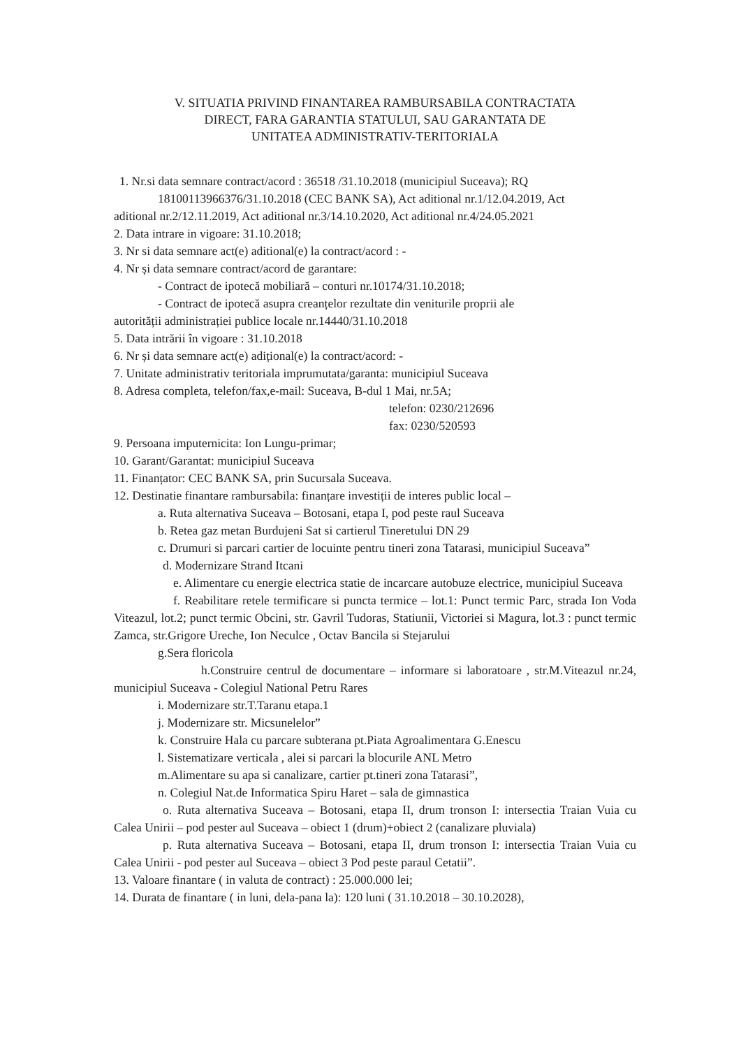V. SITUATIA PRIVIND FINANTAREA RAMBURSABILA CONTRACTATA
DIRECT, FARA GARANTIA STATULUI, SAU GARANTATA DE
UNITATEA ADMINISTRATIV-TERITORIALA
1. Nr.si data semnare contract/acord : 36518 /31.10.2018 (municipiul Suceava); RQ
18100113966376/31.10.2018 (CEC BANK SA), Act aditional nr.1/12.04.2019, Act
aditional nr.2/12.11.2019, Act aditional nr.3/14.10.2020, Act aditional nr.4/24.05.2021
2. Data intrare in vigoare: 31.10.2018;
3. Nr si data semnare act(e) aditional(e) la contract/acord : -
4. Nr și data semnare contract/acord de garantare:
- Contract de ipotecă mobiliară – conturi nr.10174/31.10.2018;
- Contract de ipotecă asupra creanțelor rezultate din veniturile proprii ale
autorității administrației publice locale nr.14440/31.10.2018
5. Data intrării în vigoare : 31.10.2018
6. Nr și data semnare act(e) adițional(e) la contract/acord: -
7. Unitate administrativ teritoriala imprumutata/garanta: municipiul Suceava
8. Adresa completa, telefon/fax,e-mail: Suceava, B-dul 1 Mai, nr.5A;
telefon: 0230/212696
fax: 0230/520593
9. Persoana imputernicita: Ion Lungu-primar;
10. Garant/Garantat: municipiul Suceava
11. Finanțator: CEC BANK SA, prin Sucursala Suceava.
12. Destinatie finantare rambursabila: finanțare investiții de interes public local –
a. Ruta alternativa Suceava – Botosani, etapa I, pod peste raul Suceava
b. Retea gaz metan Burdujeni Sat si cartierul Tineretului DN 29
c. Drumuri si parcari cartier de locuinte pentru tineri zona Tatarasi, municipiul Suceava”
d. Modernizare Strand Itcani
e. Alimentare cu energie electrica statie de incarcare autobuze electrice, municipiul Suceava
f. Reabilitare retele termificare si puncta termice – lot.1: Punct termic Parc, strada Ion Voda Viteazul, lot.2; punct termic Obcini, str. Gavril Tudoras, Statiunii, Victoriei si Magura, lot.3 : punct termic Zamca, str.Grigore Ureche, Ion Neculce , Octav Bancila si Stejarului
g.Sera floricola
h.Construire centrul de documentare – informare si laboratoare , str.M.Viteazul nr.24, municipiul Suceava - Colegiul National Petru Rares
i. Modernizare str.T.Taranu etapa.1
j. Modernizare str. Micsunelelor”
k. Construire Hala cu parcare subterana pt.Piata Agroalimentara G.Enescu
l. Sistematizare verticala , alei si parcari la blocurile ANL Metro
m.Alimentare su apa si canalizare, cartier pt.tineri zona Tatarasi”,
n. Colegiul Nat.de Informatica Spiru Haret – sala de gimnastica
o. Ruta alternativa Suceava – Botosani, etapa II, drum tronson I: intersectia Traian Vuia cu Calea Unirii – pod pester aul Suceava – obiect 1 (drum)+obiect 2 (canalizare pluviala)
p. Ruta alternativa Suceava – Botosani, etapa II, drum tronson I: intersectia Traian Vuia cu Calea Unirii - pod pester aul Suceava – obiect 3 Pod peste paraul Cetatii”.
13. Valoare finantare ( in valuta de contract) : 25.000.000 lei;
14. Durata de finantare ( in luni, dela-pana la): 120 luni ( 31.10.2018 – 30.10.2028),